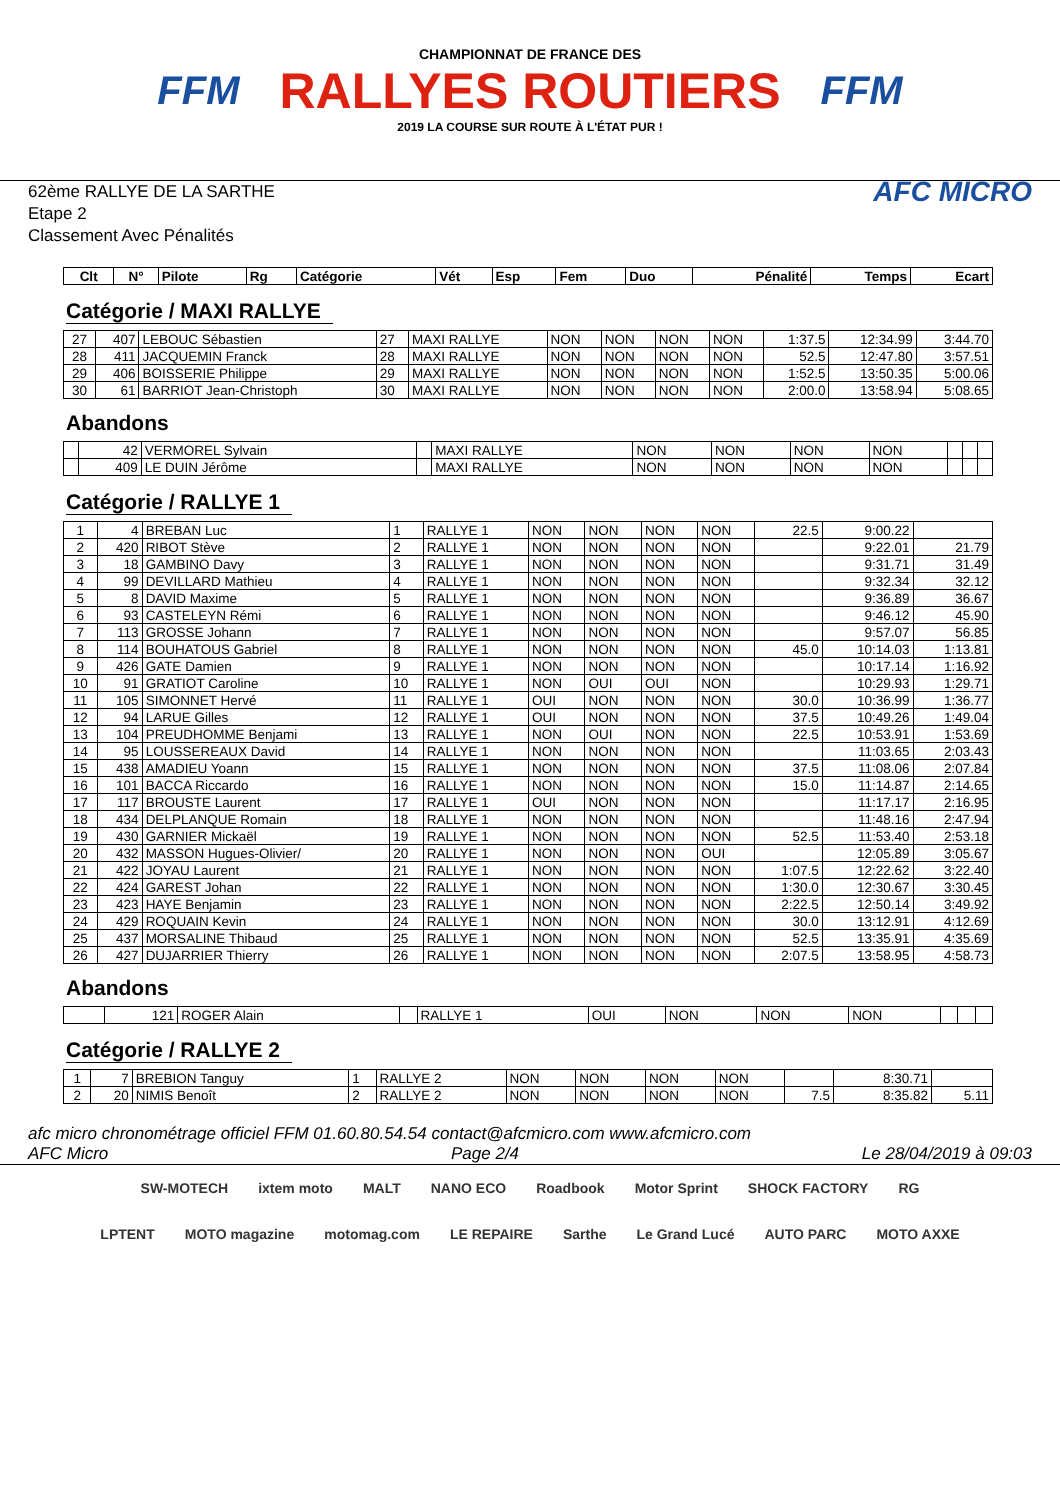FFM
CHAMPIONNAT DE FRANCE DES
RALLYES ROUTIERS
2019 LA COURSE SUR ROUTE À L'ÉTAT PUR !
FFM
62ème RALLYE DE LA SARTHE
Etape 2
Classement Avec Pénalités
AFC MICRO
| Clt | N° | Pilote | Rg | Catégorie | Vét | Esp | Fem | Duo | Pénalité | Temps | Ecart |
| --- | --- | --- | --- | --- | --- | --- | --- | --- | --- | --- | --- |
Catégorie / MAXI RALLYE
| 27 | 407 | LEBOUC Sébastien | 27 | MAXI RALLYE | NON | NON | NON | NON | 1:37.5 | 12:34.99 | 3:44.70 |
| 28 | 411 | JACQUEMIN Franck | 28 | MAXI RALLYE | NON | NON | NON | NON | 52.5 | 12:47.80 | 3:57.51 |
| 29 | 406 | BOISSERIE Philippe | 29 | MAXI RALLYE | NON | NON | NON | NON | 1:52.5 | 13:50.35 | 5:00.06 |
| 30 | 61 | BARRIOT Jean-Christoph | 30 | MAXI RALLYE | NON | NON | NON | NON | 2:00.0 | 13:58.94 | 5:08.65 |
Abandons
| | 42 | VERMOREL Sylvain | | MAXI RALLYE | NON | NON | NON | NON | | | |
| | 409 | LE DUIN Jérôme | | MAXI RALLYE | NON | NON | NON | NON | | | |
Catégorie / RALLYE 1
| 1 | 4 | BREBAN Luc | 1 | RALLYE 1 | NON | NON | NON | NON | 22.5 | 9:00.22 | |
| 2 | 420 | RIBOT Stève | 2 | RALLYE 1 | NON | NON | NON | NON | | 9:22.01 | 21.79 |
| 3 | 18 | GAMBINO Davy | 3 | RALLYE 1 | NON | NON | NON | NON | | 9:31.71 | 31.49 |
| 4 | 99 | DEVILLARD Mathieu | 4 | RALLYE 1 | NON | NON | NON | NON | | 9:32.34 | 32.12 |
| 5 | 8 | DAVID Maxime | 5 | RALLYE 1 | NON | NON | NON | NON | | 9:36.89 | 36.67 |
| 6 | 93 | CASTELEYN Rémi | 6 | RALLYE 1 | NON | NON | NON | NON | | 9:46.12 | 45.90 |
| 7 | 113 | GROSSE Johann | 7 | RALLYE 1 | NON | NON | NON | NON | | 9:57.07 | 56.85 |
| 8 | 114 | BOUHATOUS Gabriel | 8 | RALLYE 1 | NON | NON | NON | NON | 45.0 | 10:14.03 | 1:13.81 |
| 9 | 426 | GATE Damien | 9 | RALLYE 1 | NON | NON | NON | NON | | 10:17.14 | 1:16.92 |
| 10 | 91 | GRATIOT Caroline | 10 | RALLYE 1 | NON | OUI | OUI | NON | | 10:29.93 | 1:29.71 |
| 11 | 105 | SIMONNET Hervé | 11 | RALLYE 1 | OUI | NON | NON | NON | 30.0 | 10:36.99 | 1:36.77 |
| 12 | 94 | LARUE Gilles | 12 | RALLYE 1 | OUI | NON | NON | NON | 37.5 | 10:49.26 | 1:49.04 |
| 13 | 104 | PREUDHOMME Benjami | 13 | RALLYE 1 | NON | OUI | NON | NON | 22.5 | 10:53.91 | 1:53.69 |
| 14 | 95 | LOUSSEREAUX David | 14 | RALLYE 1 | NON | NON | NON | NON | | 11:03.65 | 2:03.43 |
| 15 | 438 | AMADIEU Yoann | 15 | RALLYE 1 | NON | NON | NON | NON | 37.5 | 11:08.06 | 2:07.84 |
| 16 | 101 | BACCA Riccardo | 16 | RALLYE 1 | NON | NON | NON | NON | 15.0 | 11:14.87 | 2:14.65 |
| 17 | 117 | BROUSTE Laurent | 17 | RALLYE 1 | OUI | NON | NON | NON | | 11:17.17 | 2:16.95 |
| 18 | 434 | DELPLANQUE Romain | 18 | RALLYE 1 | NON | NON | NON | NON | | 11:48.16 | 2:47.94 |
| 19 | 430 | GARNIER Mickaël | 19 | RALLYE 1 | NON | NON | NON | NON | 52.5 | 11:53.40 | 2:53.18 |
| 20 | 432 | MASSON Hugues-Olivier/ | 20 | RALLYE 1 | NON | NON | NON | OUI | | 12:05.89 | 3:05.67 |
| 21 | 422 | JOYAU Laurent | 21 | RALLYE 1 | NON | NON | NON | NON | 1:07.5 | 12:22.62 | 3:22.40 |
| 22 | 424 | GAREST Johan | 22 | RALLYE 1 | NON | NON | NON | NON | 1:30.0 | 12:30.67 | 3:30.45 |
| 23 | 423 | HAYE Benjamin | 23 | RALLYE 1 | NON | NON | NON | NON | 2:22.5 | 12:50.14 | 3:49.92 |
| 24 | 429 | ROQUAIN Kevin | 24 | RALLYE 1 | NON | NON | NON | NON | 30.0 | 13:12.91 | 4:12.69 |
| 25 | 437 | MORSALINE Thibaud | 25 | RALLYE 1 | NON | NON | NON | NON | 52.5 | 13:35.91 | 4:35.69 |
| 26 | 427 | DUJARRIER Thierry | 26 | RALLYE 1 | NON | NON | NON | NON | 2:07.5 | 13:58.95 | 4:58.73 |
Abandons
| | 121 | ROGER Alain | | RALLYE 1 | OUI | NON | NON | NON | | | |
Catégorie / RALLYE 2
| 1 | 7 | BREBION Tanguy | 1 | RALLYE 2 | NON | NON | NON | NON | | 8:30.71 | |
| 2 | 20 | NIMIS Benoît | 2 | RALLYE 2 | NON | NON | NON | NON | 7.5 | 8:35.82 | 5.11 |
afc micro chronométrage officiel FFM 01.60.80.54.54 contact@afcmicro.com www.afcmicro.com
AFC Micro Page 2/4 Le 28/04/2019 à 09:03
SW-MOTECH ixtem moto MALT NANO ECO Roadbook Motor Sprint SHOCK FACTORY RG LPTENT MOTO magazine motomag.com LE REPAIRE Sarthe Le Grand Lucé AUTO PARC MOTO AXXE